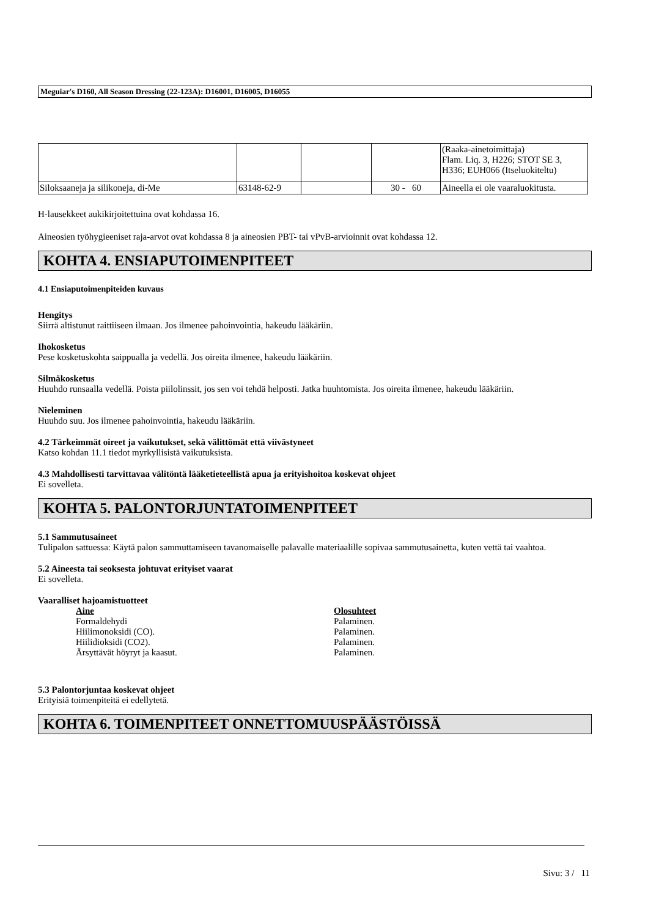Meguiar's D160, All Season Dressing (22-123A): D16001, D16005, D16055
| | | | | (Raaka-ainetoimittaja) Flam. Liq. 3, H226; STOT SE 3, H336; EUH066 (Itseluokiteltu) |
| Siloksaaneja ja silikoneja, di-Me | 63148-62-9 | | 30 - 60 | Aineella ei ole vaaraluokitusta. |
H-lausekkeet aukikirjoitettuina ovat kohdassa 16.
Aineosien työhygieeniset raja-arvot ovat kohdassa 8 ja aineosien PBT- tai vPvB-arvioinnit ovat kohdassa 12.
KOHTA 4. ENSIAPUTOIMENPITEET
4.1 Ensiaputoimenpiteiden kuvaus
Hengitys
Siirrä altistunut raittiiseen ilmaan. Jos ilmenee pahoinvointia, hakeudu lääkäriin.
Ihokosketus
Pese kosketuskohta saippualla ja vedellä. Jos oireita ilmenee, hakeudu lääkäriin.
Silmäkosketus
Huuhdo runsaalla vedellä. Poista piilolinssit, jos sen voi tehdä helposti. Jatka huuhtomista. Jos oireita ilmenee, hakeudu lääkäriin.
Nieleminen
Huuhdo suu. Jos ilmenee pahoinvointia, hakeudu lääkäriin.
4.2 Tärkeimmät oireet ja vaikutukset, sekä välittömät että viivästyneet
Katso kohdan 11.1 tiedot myrkyllisistä vaikutuksista.
4.3 Mahdollisesti tarvittavaa välitöntä lääketieteellistä apua ja erityishoitoa koskevat ohjeet
Ei sovelleta.
KOHTA 5. PALONTORJUNTATOIMENPITEET
5.1 Sammutusaineet
Tulipalon sattuessa: Käytä palon sammuttamiseen tavanomaiselle palavalle materiaalille sopivaa sammutusainetta, kuten vettä tai vaahtoa.
5.2 Aineesta tai seoksesta johtuvat erityiset vaarat
Ei sovelleta.
Vaaralliset hajoamistuotteet
Aine
Formaldehydi
Hiilimonoksidi (CO).
Hiilidioksidi (CO2).
Ärsyttävät höyryt ja kaasut.
Olosuhteet
Palaminen.
Palaminen.
Palaminen.
Palaminen.
5.3 Palontorjuntaa koskevat ohjeet
Erityisiä toimenpiteitä ei edellytetä.
KOHTA 6. TOIMENPITEET ONNETTOMUUSPÄÄSTÖISSÄ
Sivu: 3 / 11